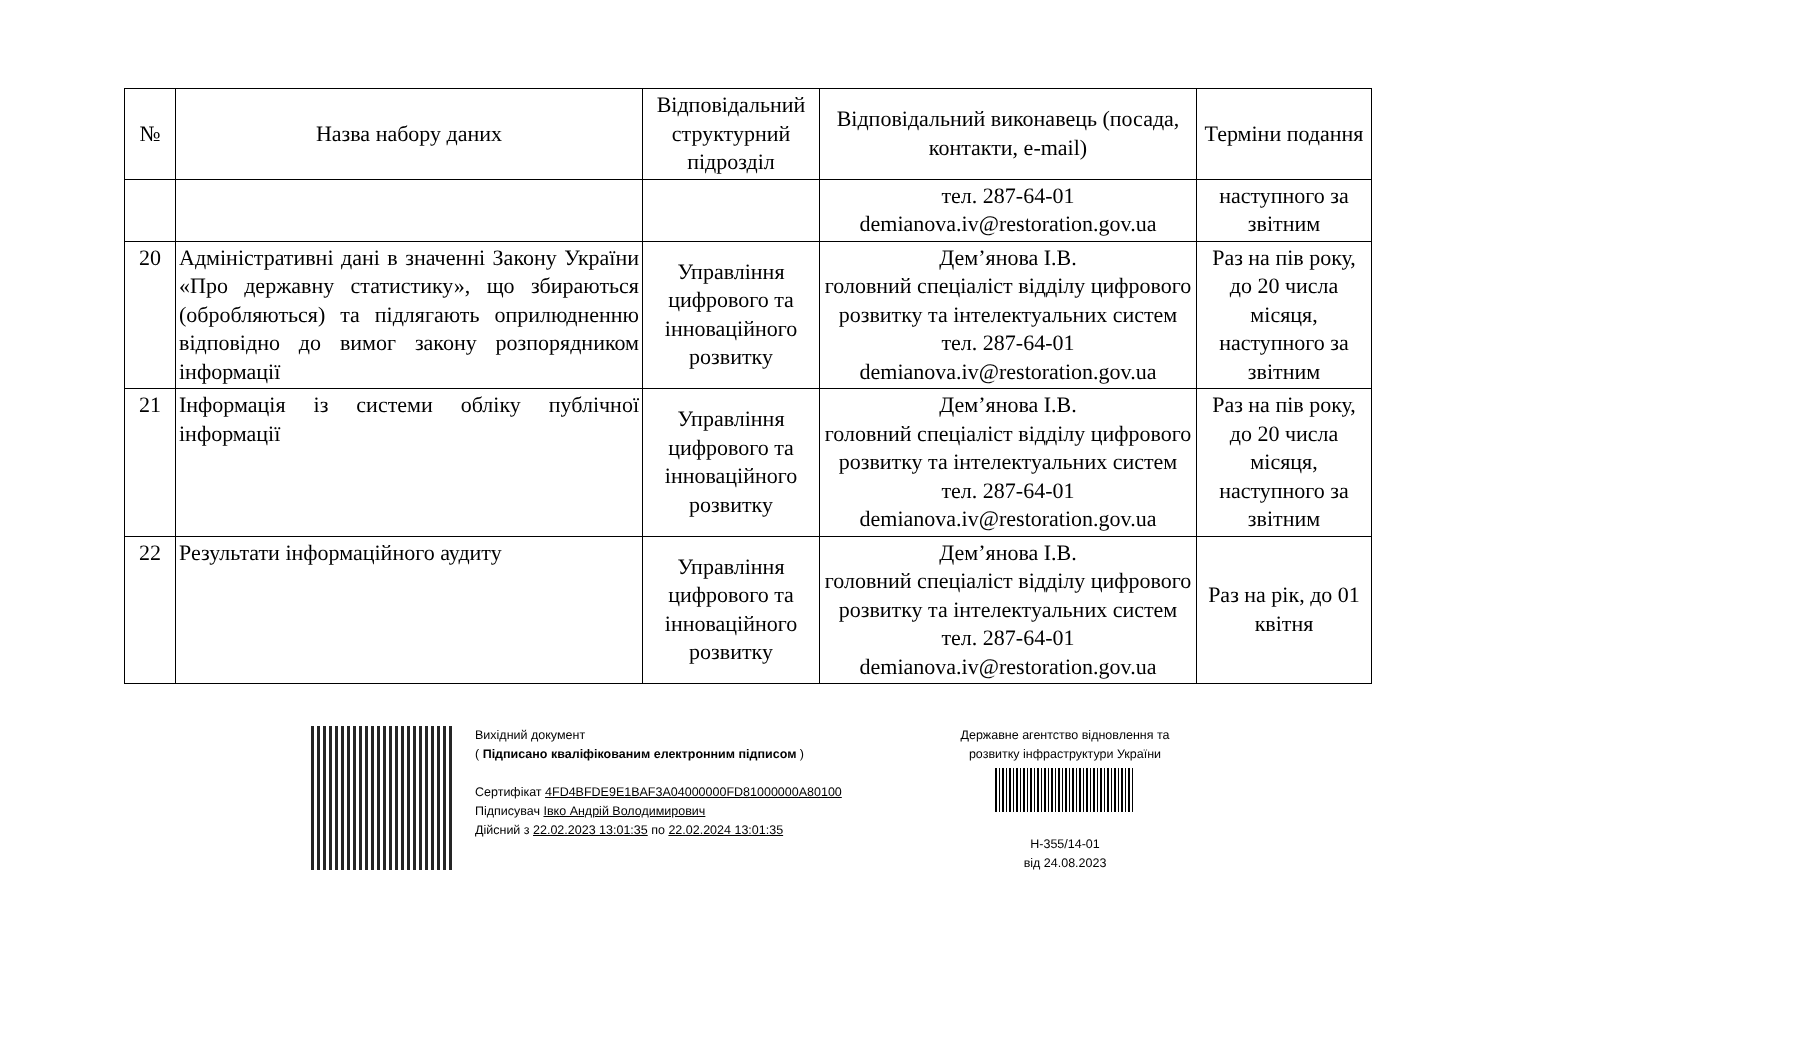| № | Назва набору даних | Відповідальний структурний підрозділ | Відповідальний виконавець (посада, контакти, e-mail) | Терміни подання |
| --- | --- | --- | --- | --- |
| | | | тел. 287-64-01 demianova.iv@restoration.gov.ua | наступного за звітним |
| 20 | Адміністративні дані в значенні Закону України «Про державну статистику», що збираються (обробляються) та підлягають оприлюдненню відповідно до вимог закону розпорядником інформації | Управління цифрового та інноваційного розвитку | Дем’янова І.В. головний спеціаліст відділу цифрового розвитку та інтелектуальних систем тел. 287-64-01 demianova.iv@restoration.gov.ua | Раз на пів року, до 20 числа місяця, наступного за звітним |
| 21 | Інформація із системи обліку публічної інформації | Управління цифрового та інноваційного розвитку | Дем’янова І.В. головний спеціаліст відділу цифрового розвитку та інтелектуальних систем тел. 287-64-01 demianova.iv@restoration.gov.ua | Раз на пів року, до 20 числа місяця, наступного за звітним |
| 22 | Результати інформаційного аудиту | Управління цифрового та інноваційного розвитку | Дем’янова І.В. головний спеціаліст відділу цифрового розвитку та інтелектуальних систем тел. 287-64-01 demianova.iv@restoration.gov.ua | Раз на рік, до 01 квітня |
Вихідний документ
( Підписано кваліфікованим електронним підписом )
Сертифікат 4FD4BFDE9E1BAF3A04000000FD81000000A80100
Підписувач Івко Андрій Володимирович
Дійсний з 22.02.2023 13:01:35 по 22.02.2024 13:01:35
Державне агентство відновлення та розвитку інфраструктури України
Н-355/14-01
від 24.08.2023